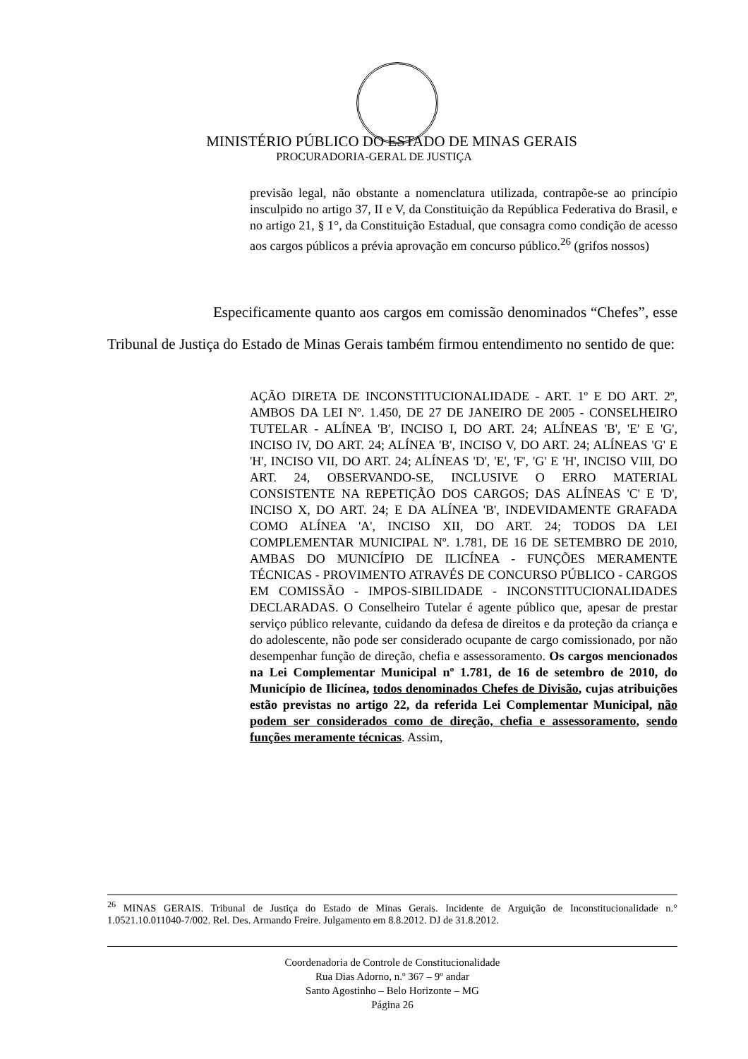MINISTÉRIO PÚBLICO DO ESTADO DE MINAS GERAIS
PROCURADORIA-GERAL DE JUSTIÇA
previsão legal, não obstante a nomenclatura utilizada, contrapõe-se ao princípio insculpido no artigo 37, II e V, da Constituição da República Federativa do Brasil, e no artigo 21, § 1°, da Constituição Estadual, que consagra como condição de acesso aos cargos públicos a prévia aprovação em concurso público.<sup>26</sup> (grifos nossos)
Especificamente quanto aos cargos em comissão denominados “Chefes”, esse Tribunal de Justiça do Estado de Minas Gerais também firmou entendimento no sentido de que:
AÇÃO DIRETA DE INCONSTITUCIONALIDADE - ART. 1º E DO ART. 2º, AMBOS DA LEI Nº. 1.450, DE 27 DE JANEIRO DE 2005 - CONSELHEIRO TUTELAR - ALÍNEA 'B', INCISO I, DO ART. 24; ALÍNEAS 'B', 'E' E 'G', INCISO IV, DO ART. 24; ALÍNEA 'B', INCISO V, DO ART. 24; ALÍNEAS 'G' E 'H', INCISO VII, DO ART. 24; ALÍNEAS 'D', 'E', 'F', 'G' E 'H', INCISO VIII, DO ART. 24, OBSERVANDO-SE, INCLUSIVE O ERRO MATERIAL CONSISTENTE NA REPETIÇÃO DOS CARGOS; DAS ALÍNEAS 'C' E 'D', INCISO X, DO ART. 24; E DA ALÍNEA 'B', INDEVIDAMENTE GRAFADA COMO ALÍNEA 'A', INCISO XII, DO ART. 24; TODOS DA LEI COMPLEMENTAR MUNICIPAL Nº. 1.781, DE 16 DE SETEMBRO DE 2010, AMBAS DO MUNICÍPIO DE ILICÍNEA - FUNÇÕES MERAMENTE TÉCNICAS - PROVIMENTO ATRAVÉS DE CONCURSO PÚBLICO - CARGOS EM COMISSÃO - IMPOS-SIBILIDADE - INCONSTITUCIONALIDADES DECLARADAS. O Conselheiro Tutelar é agente público que, apesar de prestar serviço público relevante, cuidando da defesa de direitos e da proteção da criança e do adolescente, não pode ser considerado ocupante de cargo comissionado, por não desempenhar função de direção, chefia e assessoramento. Os cargos mencionados na Lei Complementar Municipal nº 1.781, de 16 de setembro de 2010, do Município de Ilicínea, todos denominados Chefes de Divisão, cujas atribuições estão previstas no artigo 22, da referida Lei Complementar Municipal, não podem ser considerados como de direção, chefia e assessoramento, sendo funções meramente técnicas. Assim,
<sup>26</sup> MINAS GERAIS. Tribunal de Justiça do Estado de Minas Gerais. Incidente de Arguição de Inconstitucionalidade n.° 1.0521.10.011040-7/002. Rel. Des. Armando Freire. Julgamento em 8.8.2012. DJ de 31.8.2012.
Coordenadoria de Controle de Constitucionalidade
Rua Dias Adorno, n.º 367 – 9º andar
Santo Agostinho – Belo Horizonte – MG
Página 26